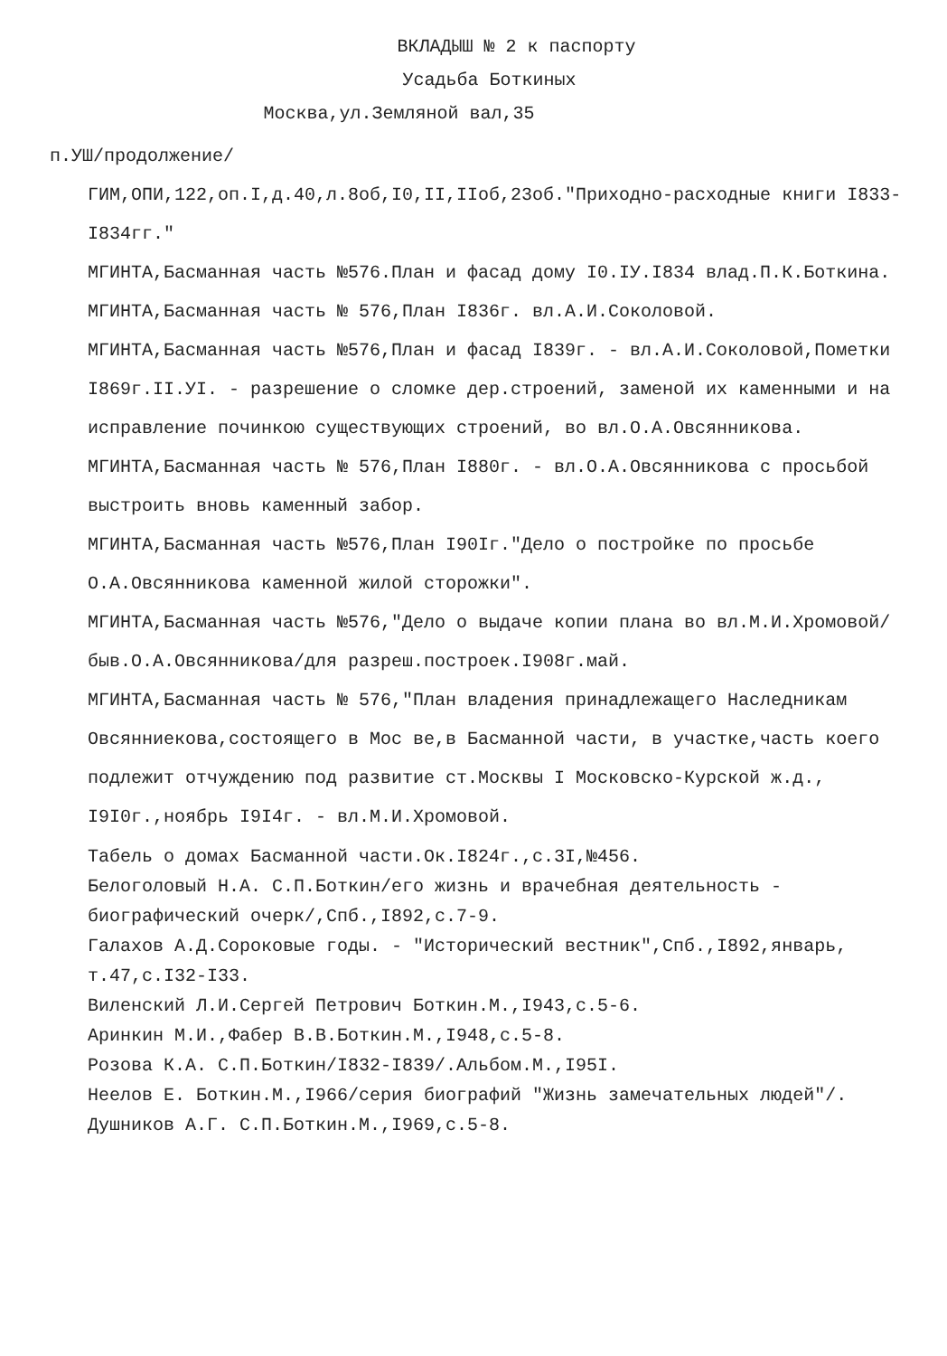ВКЛАДЫШ № 2 к паспорту
Усадьба Боткиных
Москва,ул.Земляной вал,35
п.УШ/продолжение/
ГИМ,ОПИ,122,оп.I,д.40,л.8об,I0,II,IIоб,23об."Приходно-расходные книги I833-I834гг."
МГИНТА,Басманная часть №576.План и фасад дому I0.IУ.I834 влад.П.К.Боткина.
МГИНТА,Басманная часть № 576,План I836г. вл.А.И.Соколовой.
МГИНТА,Басманная часть №576,План и фасад I839г. - вл.А.И.Соколовой,Пометки I869г.II.УI. - разрешение о сломке дер.строений, заменой их каменными и на исправление починкою существующих строений, во вл.О.А.Овсянникова.
МГИНТА,Басманная часть № 576,План I880г. - вл.О.А.Овсянникова с просьбой выстроить вновь каменный забор.
МГИНТА,Басманная часть №576,План I90Iг."Дело о постройке по просьбе О.А.Овсянникова каменной жилой сторожки".
МГИНТА,Басманная часть №576,"Дело о выдаче копии плана во вл.М.И.Хромовой/быв.О.А.Овсянникова/для разреш.построек.I908г.май.
МГИНТА,Басманная часть № 576,"План владения принадлежащего Наследникам Овсянниекова,состоящего в Мос ве,в Басманной части, в участке,часть коего подлежит отчуждению под развитие ст.Москвы I Московско-Курской ж.д., I9I0г.,ноябрь I9I4г. - вл.М.И.Хромовой.
Табель о домах Басманной части.Ок.I824г.,с.3I,№456.
Белоголовый Н.А. С.П.Боткин/его жизнь и врачебная деятельность - биографический очерк/,Спб.,I892,с.7-9.
Галахов А.Д.Сороковые годы. - "Исторический вестник",Спб.,I892,январь, т.47,с.I32-I33.
Виленский Л.И.Сергей Петрович Боткин.М.,I943,с.5-6.
Аринкин М.И.,Фабер В.В.Боткин.М.,I948,с.5-8.
Розова К.А. С.П.Боткин/I832-I839/.Альбом.М.,I95I.
Неелов Е. Боткин.М.,I966/серия биографий "Жизнь замечательных людей"/.
Душников А.Г. С.П.Боткин.М.,I969,с.5-8.